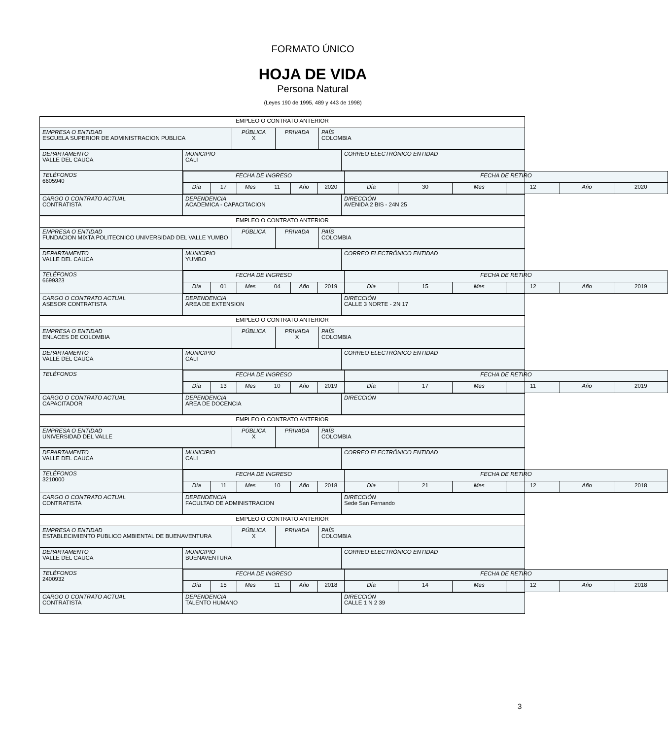FORMATO ÚNICO
HOJA DE VIDA
Persona Natural
(Leyes 190 de 1995, 489 y 443 de 1998)
| EMPLEO O CONTRATO ANTERIOR | | | |
| EMPRESA O ENTIDAD ESCUELA SUPERIOR DE ADMINISTRACION PUBLICA | PÚBLICA X | PRIVADA | PAÍS COLOMBIA |
| DEPARTAMENTO VALLE DEL CAUCA | MUNICIPIO CALI | CORREO ELECTRÓNICO ENTIDAD |
| TELÉFONOS 6605940 | / FECHA DE INGRESO / / / / / / FECHA DE RETIRO / / / / / / / Día / 17 / Mes / 11 / Año / 2020 / Día / 30 / Mes / 12 / Año / 2020 / | |
| CARGO O CONTRATO ACTUAL CONTRATISTA | DEPENDENCIA ACADEMICA - CAPACITACION | DIRECCIÓN AVENIDA 2 BIS - 24N 25 |
| EMPLEO O CONTRATO ANTERIOR | | | |
| EMPRESA O ENTIDAD FUNDACION MIXTA POLITECNICO UNIVERSIDAD DEL VALLE YUMBO | PÚBLICA | PRIVADA | PAÍS COLOMBIA |
| DEPARTAMENTO VALLE DEL CAUCA | MUNICIPIO YUMBO | CORREO ELECTRÓNICO ENTIDAD |
| TELÉFONOS 6699323 | / FECHA DE INGRESO / / / / / / FECHA DE RETIRO / / / / / / / Día / 01 / Mes / 04 / Año / 2019 / Día / 15 / Mes / 12 / Año / 2019 / | |
| CARGO O CONTRATO ACTUAL ASESOR CONTRATISTA | DEPENDENCIA AREA DE EXTENSION | DIRECCIÓN CALLE 3 NORTE - 2N 17 |
| EMPLEO O CONTRATO ANTERIOR | | | |
| EMPRESA O ENTIDAD ENLACES DE COLOMBIA | PÚBLICA | PRIVADA X | PAÍS COLOMBIA |
| DEPARTAMENTO VALLE DEL CAUCA | MUNICIPIO CALI | CORREO ELECTRÓNICO ENTIDAD |
| TELÉFONOS | / FECHA DE INGRESO / / / / / / FECHA DE RETIRO / / / / / / / Día / 13 / Mes / 10 / Año / 2019 / Día / 17 / Mes / 11 / Año / 2019 / | |
| CARGO O CONTRATO ACTUAL CAPACITADOR | DEPENDENCIA AREA DE DOCENCIA | DIRECCIÓN |
| EMPLEO O CONTRATO ANTERIOR | | | |
| EMPRESA O ENTIDAD UNIVERSIDAD DEL VALLE | PÚBLICA X | PRIVADA | PAÍS COLOMBIA |
| DEPARTAMENTO VALLE DEL CAUCA | MUNICIPIO CALI | CORREO ELECTRÓNICO ENTIDAD |
| TELÉFONOS 3210000 | / FECHA DE INGRESO / / / / / / FECHA DE RETIRO / / / / / / / Día / 11 / Mes / 10 / Año / 2018 / Día / 21 / Mes / 12 / Año / 2018 / | |
| CARGO O CONTRATO ACTUAL CONTRATISTA | DEPENDENCIA FACULTAD DE ADMINISTRACION | DIRECCIÓN Sede San Fernando |
| EMPLEO O CONTRATO ANTERIOR | | | |
| EMPRESA O ENTIDAD ESTABLECIMIENTO PUBLICO AMBIENTAL DE BUENAVENTURA | PÚBLICA X | PRIVADA | PAÍS COLOMBIA |
| DEPARTAMENTO VALLE DEL CAUCA | MUNICIPIO BUENAVENTURA | CORREO ELECTRÓNICO ENTIDAD |
| TELÉFONOS 2400932 | / FECHA DE INGRESO / / / / / / FECHA DE RETIRO / / / / / / / Día / 15 / Mes / 11 / Año / 2018 / Día / 14 / Mes / 12 / Año / 2018 / | |
| CARGO O CONTRATO ACTUAL CONTRATISTA | DEPENDENCIA TALENTO HUMANO | DIRECCIÓN CALLE 1 N 2 39 |
3